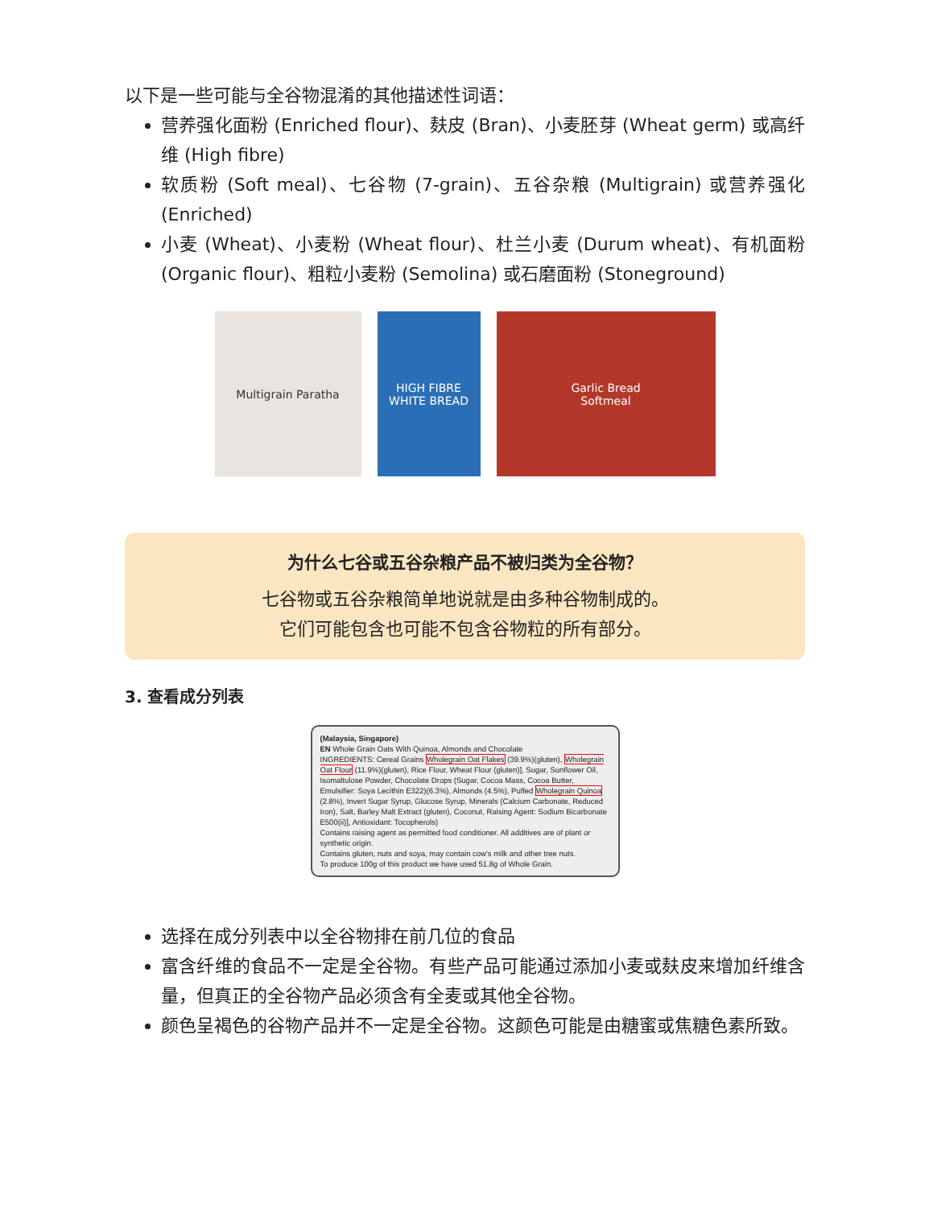以下是一些可能与全谷物混淆的其他描述性词语：
营养强化面粉 (Enriched flour)、麸皮 (Bran)、小麦胚芽 (Wheat germ) 或高纤维 (High fibre)
软质粉 (Soft meal)、七谷物 (7-grain)、五谷杂粮 (Multigrain) 或营养强化 (Enriched)
小麦 (Wheat)、小麦粉 (Wheat flour)、杜兰小麦 (Durum wheat)、有机面粉 (Organic flour)、粗粒小麦粉 (Semolina) 或石磨面粉 (Stoneground)
Multigrain Paratha HIGH FIBRE
WHITE BREAD
Garlic Bread
Softmeal
为什么七谷或五谷杂粮产品不被归类为全谷物？
七谷物或五谷杂粮简单地说就是由多种谷物制成的。
它们可能包含也可能不包含谷物粒的所有部分。
3. 查看成分列表
(Malaysia, Singapore)
EN Whole Grain Oats With Quinoa, Almonds and Chocolate
INGREDIENTS: Cereal Grains Wholegrain Oat Flakes (39.9%)(gluten), Wholegrain Oat Flour (11.9%)(gluten), Rice Flour, Wheat Flour (gluten)], Sugar, Sunflower Oil, Isomaltulose Powder, Chocolate Drops (Sugar, Cocoa Mass, Cocoa Butter, Emulsifier: Soya Lecithin E322)(6.3%), Almonds (4.5%), Puffed Wholegrain Quinoa (2.8%), Invert Sugar Syrup, Glucose Syrup, Minerals (Calcium Carbonate, Reduced Iron), Salt, Barley Malt Extract (gluten), Coconut, Raising Agent: Sodium Bicarbonate E500(ii)], Antioxidant: Tocopherols)
Contains raising agent as permitted food conditioner. All additives are of plant or synthetic origin.
Contains gluten, nuts and soya, may contain cow's milk and other tree nuts.
To produce 100g of this product we have used 51.8g of Whole Grain.
选择在成分列表中以全谷物排在前几位的食品
富含纤维的食品不一定是全谷物。有些产品可能通过添加小麦或麸皮来增加纤维含量，但真正的全谷物产品必须含有全麦或其他全谷物。
颜色呈褐色的谷物产品并不一定是全谷物。这颜色可能是由糖蜜或焦糖色素所致。